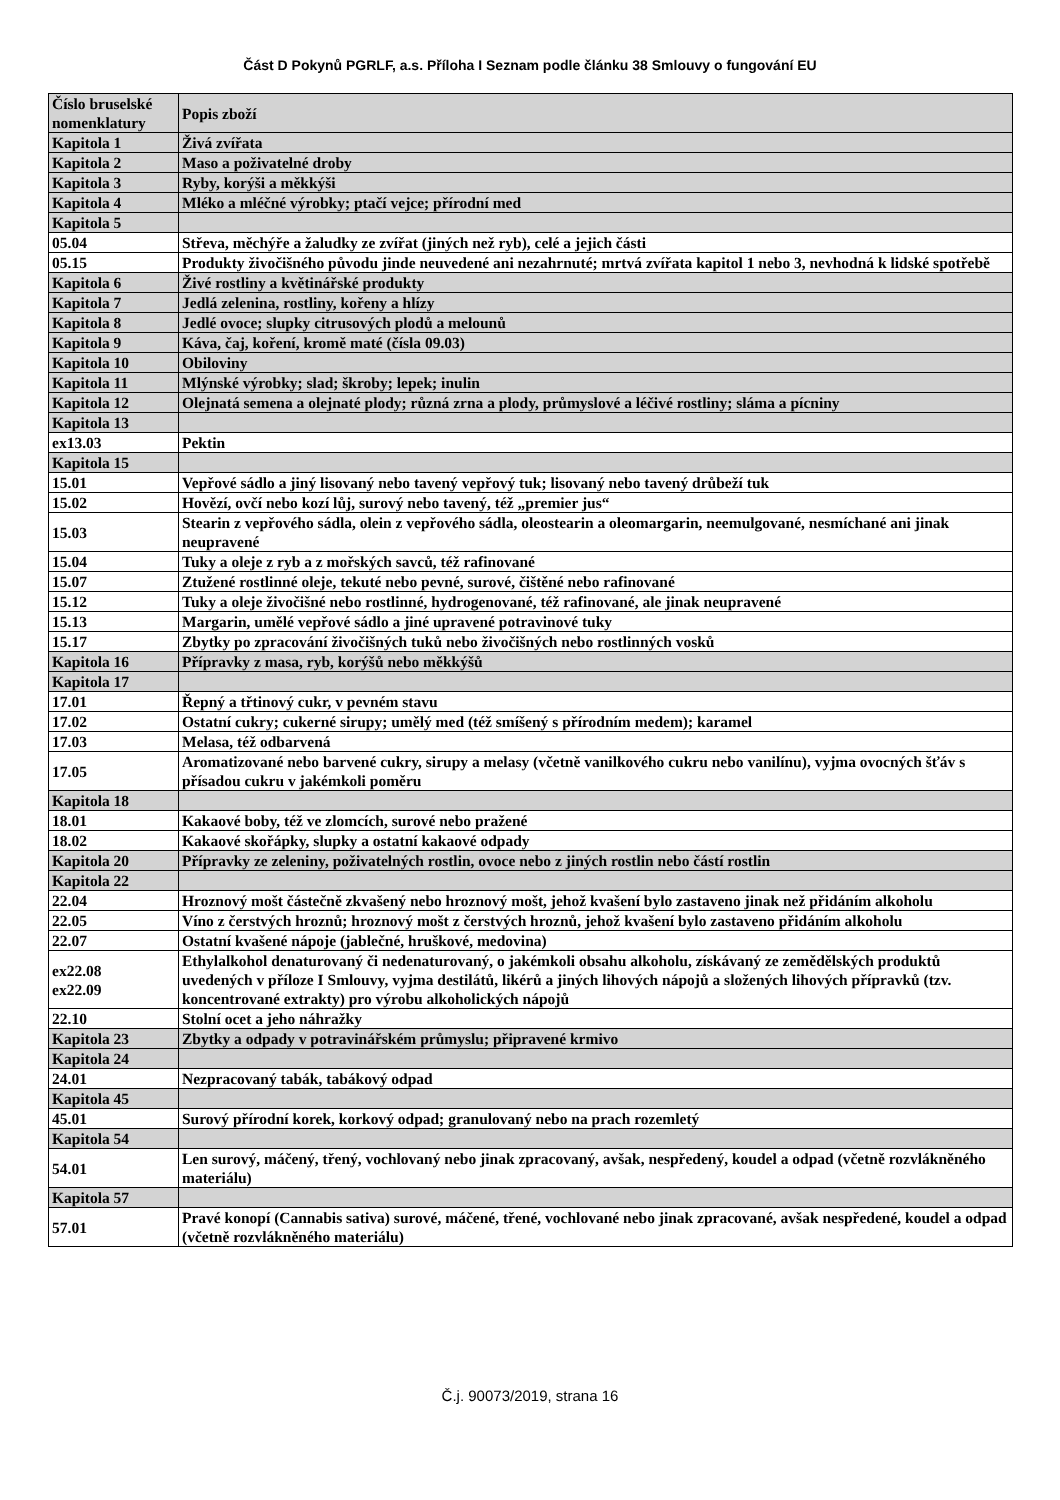Část D Pokynů PGRLF, a.s. Příloha I Seznam podle článku 38 Smlouvy o fungování EU
| Číslo bruselské nomenklatury | Popis zboží |
| --- | --- |
| Kapitola 1 | Živá zvířata |
| Kapitola 2 | Maso a poživatelné droby |
| Kapitola 3 | Ryby, korýši a měkkýši |
| Kapitola 4 | Mléko a mléčné výrobky; ptačí vejce; přírodní med |
| Kapitola 5 | |
| 05.04 | Střeva, měchýře a žaludky ze zvířat (jiných než ryb), celé a jejich části |
| 05.15 | Produkty živočišného původu jinde neuvedené ani nezahrnuté; mrtvá zvířata kapitol 1 nebo 3, nevhodná k lidské spotřebě |
| Kapitola 6 | Živé rostliny a květinářské produkty |
| Kapitola 7 | Jedlá zelenina, rostliny, kořeny a hlízy |
| Kapitola 8 | Jedlé ovoce; slupky citrusových plodů a melounů |
| Kapitola 9 | Káva, čaj, koření, kromě maté (čísla 09.03) |
| Kapitola 10 | Obiloviny |
| Kapitola 11 | Mlýnské výrobky; slad; škroby; lepek; inulin |
| Kapitola 12 | Olejnatá semena a olejnaté plody; různá zrna a plody, průmyslové a léčivé rostliny; sláma a pícniny |
| Kapitola 13 | |
| ex13.03 | Pektin |
| Kapitola 15 | |
| 15.01 | Vepřové sádlo a jiný lisovaný nebo tavený vepřový tuk; lisovaný nebo tavený drůbeží tuk |
| 15.02 | Hovězí, ovčí nebo kozí lůj, surový nebo tavený, též „premier jus“ |
| 15.03 | Stearin z vepřového sádla, olein z vepřového sádla, oleostearin a oleomargarin, neemulgované, nesmíchané ani jinak neupravené |
| 15.04 | Tuky a oleje z ryb a z mořských savců, též rafinované |
| 15.07 | Ztužené rostlinné oleje, tekuté nebo pevné, surové, čištěné nebo rafinované |
| 15.12 | Tuky a oleje živočišné nebo rostlinné, hydrogenované, též rafinované, ale jinak neupravené |
| 15.13 | Margarin, umělé vepřové sádlo a jiné upravené potravinové tuky |
| 15.17 | Zbytky po zpracování živočišných tuků nebo živočišných nebo rostlinných vosků |
| Kapitola 16 | Přípravky z masa, ryb, korýšů nebo měkkýšů |
| Kapitola 17 | |
| 17.01 | Řepný a třtinový cukr, v pevném stavu |
| 17.02 | Ostatní cukry; cukerné sirupy; umělý med (též smíšený s přírodním medem); karamel |
| 17.03 | Melasa, též odbarvená |
| 17.05 | Aromatizované nebo barvené cukry, sirupy a melasy (včetně vanilkového cukru nebo vanilínu), vyjma ovocných šťáv s přísadou cukru v jakémkoli poměru |
| Kapitola 18 | |
| 18.01 | Kakaové boby, též ve zlomcích, surové nebo pražené |
| 18.02 | Kakaové skořápky, slupky a ostatní kakaové odpady |
| Kapitola 20 | Přípravky ze zeleniny, poživatelných rostlin, ovoce nebo z jiných rostlin nebo částí rostlin |
| Kapitola 22 | |
| 22.04 | Hroznový mošt částečně zkvašený nebo hroznový mošt, jehož kvašení bylo zastaveno jinak než přidáním alkoholu |
| 22.05 | Víno z čerstvých hroznů; hroznový mošt z čerstvých hroznů, jehož kvašení bylo zastaveno přidáním alkoholu |
| 22.07 | Ostatní kvašené nápoje (jablečné, hruškové, medovina) |
| ex22.08 ex22.09 | Ethylalkohol denaturovaný či nedenaturovaný, o jakémkoli obsahu alkoholu, získávaný ze zemědělských produktů uvedených v příloze I Smlouvy, vyjma destilátů, likérů a jiných lihových nápojů a složených lihových přípravků (tzv. koncentrované extrakty) pro výrobu alkoholických nápojů |
| 22.10 | Stolní ocet a jeho náhražky |
| Kapitola 23 | Zbytky a odpady v potravinářském průmyslu; připravené krmivo |
| Kapitola 24 | |
| 24.01 | Nezpracovaný tabák, tabákový odpad |
| Kapitola 45 | |
| 45.01 | Surový přírodní korek, korkový odpad; granulovaný nebo na prach rozemletý |
| Kapitola 54 | |
| 54.01 | Len surový, máčený, třený, vochlovaný nebo jinak zpracovaný, avšak, nespředený, koudel a odpad (včetně rozvlákněného materiálu) |
| Kapitola 57 | |
| 57.01 | Pravé konopí (Cannabis sativa) surové, máčené, třené, vochlované nebo jinak zpracované, avšak nespředené, koudel a odpad (včetně rozvlákněného materiálu) |
Č.j. 90073/2019, strana 16